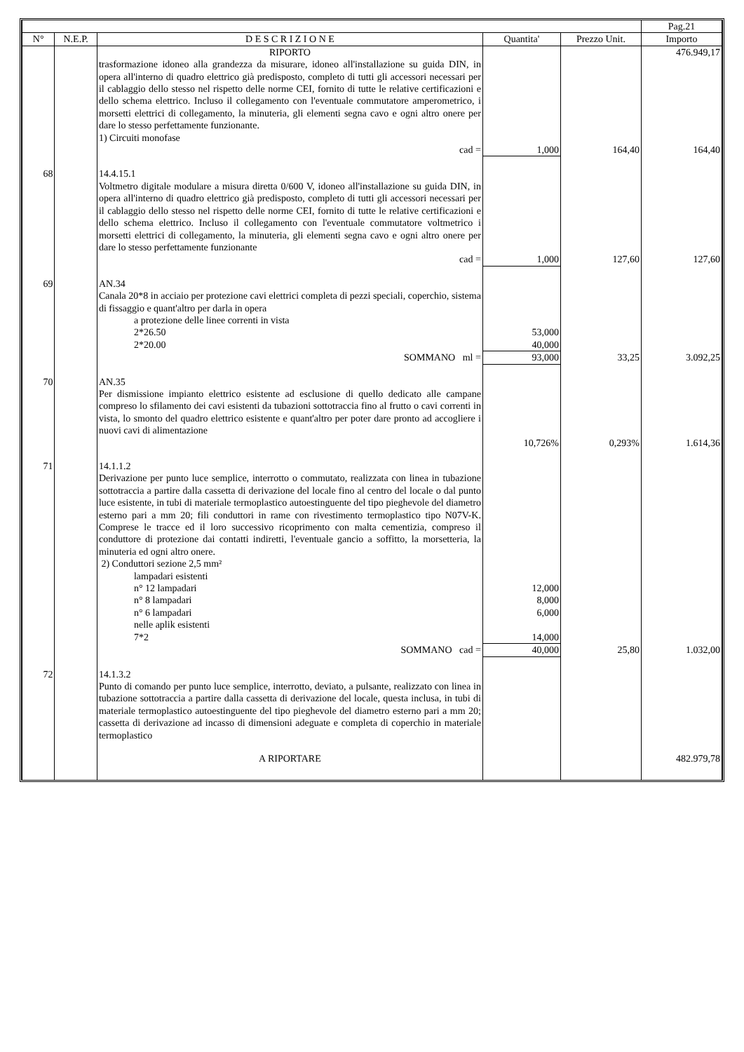| | | | | | Pag.21 |
| N° | N.E.P. | D E S C R I Z I O N E | Quantita' | Prezzo Unit. | Importo |
| | | RIPORTO | | | 476.949,17 |
| | | trasformazione idoneo alla grandezza da misurare, idoneo all'installazione su guida DIN, in opera all'interno di quadro elettrico già predisposto, completo di tutti gli accessori necessari per il cablaggio dello stesso nel rispetto delle norme CEI, fornito di tutte le relative certificazioni e dello schema elettrico. Incluso il collegamento con l'eventuale commutatore amperometrico, i morsetti elettrici di collegamento, la minuteria, gli elementi segna cavo e ogni altro onere per dare lo stesso perfettamente funzionante. 1) Circuiti monofase | | | |
| | | cad = | 1,000 | 164,40 | 164,40 |
| 68 | | 14.4.15.1 Voltmetro digitale modulare a misura diretta 0/600 V, idoneo all'installazione su guida DIN, in opera all'interno di quadro elettrico già predisposto, completo di tutti gli accessori necessari per il cablaggio dello stesso nel rispetto delle norme CEI, fornito di tutte le relative certificazioni e dello schema elettrico. Incluso il collegamento con l'eventuale commutatore voltmetrico i morsetti elettrici di collegamento, la minuteria, gli elementi segna cavo e ogni altro onere per dare lo stesso perfettamente funzionante | | | |
| | | cad = | 1,000 | 127,60 | 127,60 |
| 69 | | AN.34 Canala 20*8 in acciaio per protezione cavi elettrici completa di pezzi speciali, coperchio, sistema di fissaggio e quant'altro per darla in opera | | | |
| | | a protezione delle linee correnti in vista | | | |
| | | 2*26.50 | 53,000 | | |
| | | 2*20.00 | 40,000 | | |
| | | SOMMANO ml = | 93,000 | 33,25 | 3.092,25 |
| 70 | | AN.35 Per dismissione impianto elettrico esistente ad esclusione di quello dedicato alle campane compreso lo sfilamento dei cavi esistenti da tubazioni sottotraccia fino al frutto o cavi correnti in vista, lo smonto del quadro elettrico esistente e quant'altro per poter dare pronto ad accogliere i nuovi cavi di alimentazione | | | |
| | | | 10,726% | 0,293% | 1.614,36 |
| 71 | | 14.1.1.2 Derivazione per punto luce semplice, interrotto o commutato, realizzata con linea in tubazione sottotraccia a partire dalla cassetta di derivazione del locale fino al centro del locale o dal punto luce esistente, in tubi di materiale termoplastico autoestinguente del tipo pieghevole del diametro esterno pari a mm 20; fili conduttori in rame con rivestimento termoplastico tipo N07V-K. Comprese le tracce ed il loro successivo ricoprimento con malta cementizia, compreso il conduttore di protezione dai contatti indiretti, l'eventuale gancio a soffitto, la morsetteria, la minuteria ed ogni altro onere. 2) Conduttori sezione 2,5 mm² | | | |
| | | lampadari esistenti | | | |
| | | n° 12 lampadari | 12,000 | | |
| | | n° 8 lampadari | 8,000 | | |
| | | n° 6 lampadari | 6,000 | | |
| | | nelle aplik esistenti | | | |
| | | 7*2 | 14,000 | | |
| | | SOMMANO cad = | 40,000 | 25,80 | 1.032,00 |
| 72 | | 14.1.3.2 Punto di comando per punto luce semplice, interrotto, deviato, a pulsante, realizzato con linea in tubazione sottotraccia a partire dalla cassetta di derivazione del locale, questa inclusa, in tubi di materiale termoplastico autoestinguente del tipo pieghevole del diametro esterno pari a mm 20; cassetta di derivazione ad incasso di dimensioni adeguate e completa di coperchio in materiale termoplastico | | | |
| | | A RIPORTARE | | | 482.979,78 |